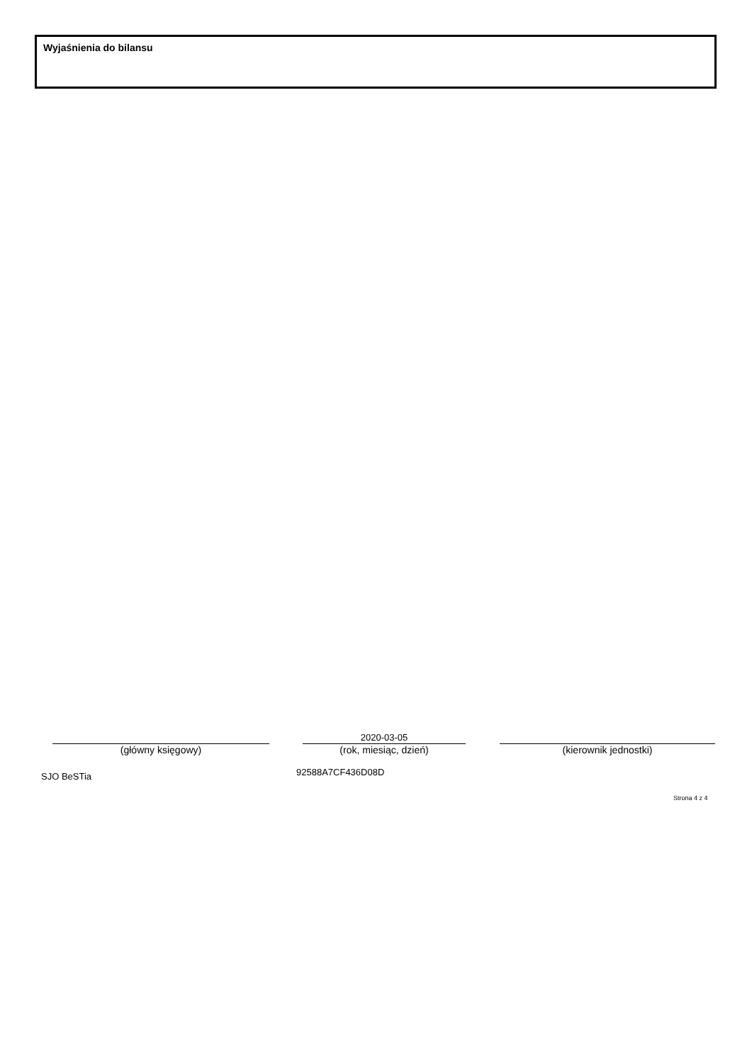Wyjaśnienia do bilansu
2020-03-05
(główny księgowy) (rok, miesiąc, dzień) (kierownik jednostki)
SJO BeSTia 92588A7CF436D08D
Strona 4 z 4